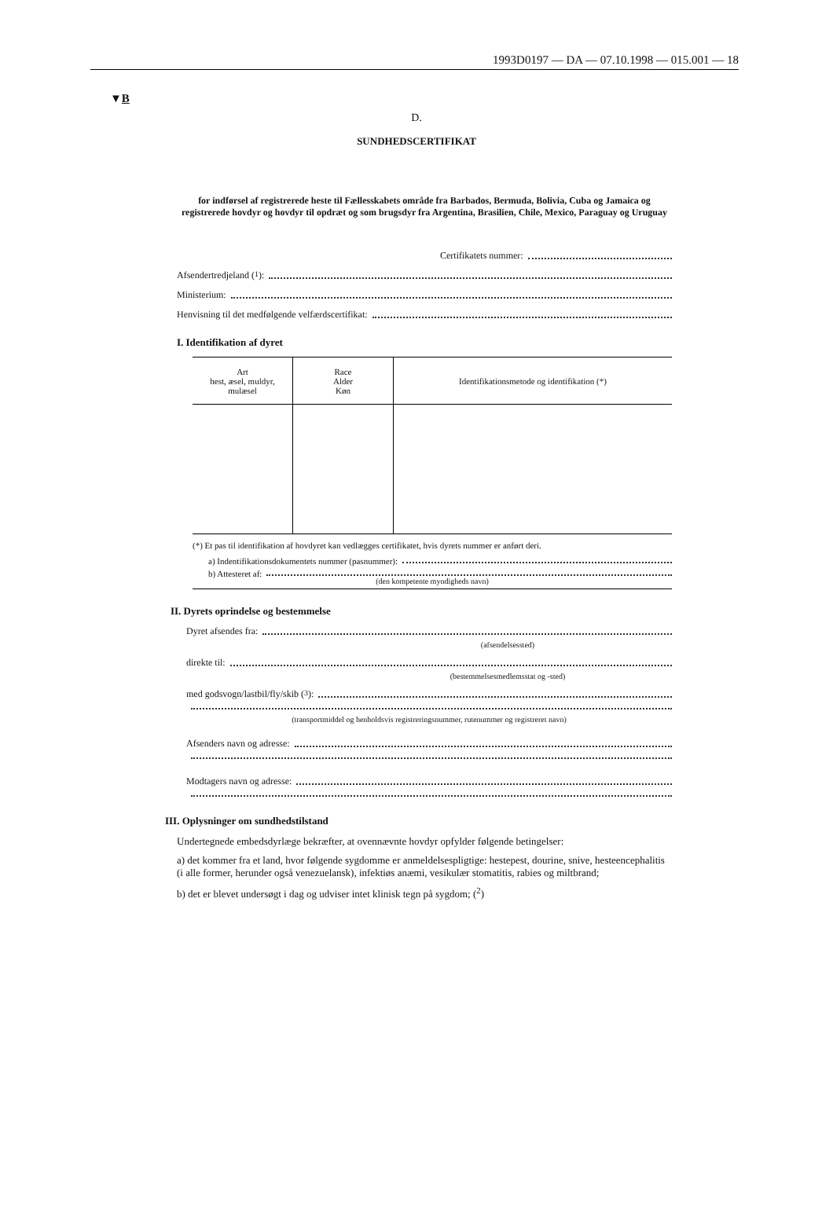1993D0197 — DA — 07.10.1998 — 015.001 — 18
▼B
D.
SUNDHEDSCERTIFIKAT
for indførsel af registrerede heste til Fællesskabets område fra Barbados, Bermuda, Bolivia, Cuba og Jamaica og registrerede hovdyr og hovdyr til opdræt og som brugsdyr fra Argentina, Brasilien, Chile, Mexico, Paraguay og Uruguay
Certifikatets nummer:
Afsendertredjeland (<sup>1</sup>):
Ministerium:
Henvisning til det medfølgende velfærdscertifikat:
I. Identifikation af dyret
| Art hest, æsel, muldyr, mulæsel | Race Alder Køn | Identifikationsmetode og identifikation (*) |
(*) Et pas til identifikation af hovdyret kan vedlægges certifikatet, hvis dyrets nummer er anført deri.
a) Indentifikationsdokumentets nummer (pasnummer):
b) Attesteret af:
(den kompetente myndigheds navn)
II. Dyrets oprindelse og bestemmelse
Dyret afsendes fra:
(afsendelsessted)
direkte til:
(bestemmelsesmedlemsstat og -sted)
med godsvogn/lastbil/fly/skib (<sup>3</sup>):
(transportmiddel og henholdsvis registreringsnummer, rutenummer og registreret navn)
Afsenders navn og adresse:
Modtagers navn og adresse:
III. Oplysninger om sundhedstilstand
Undertegnede embedsdyrlæge bekræfter, at ovennævnte hovdyr opfylder følgende betingelser:
a) det kommer fra et land, hvor følgende sygdomme er anmeldelsespligtige: hestepest, dourine, snive, hesteencephalitis (i alle former, herunder også venezuelansk), infektiøs anæmi, vesikulær stomatitis, rabies og miltbrand;
b) det er blevet undersøgt i dag og udviser intet klinisk tegn på sygdom; (<sup>2</sup>)